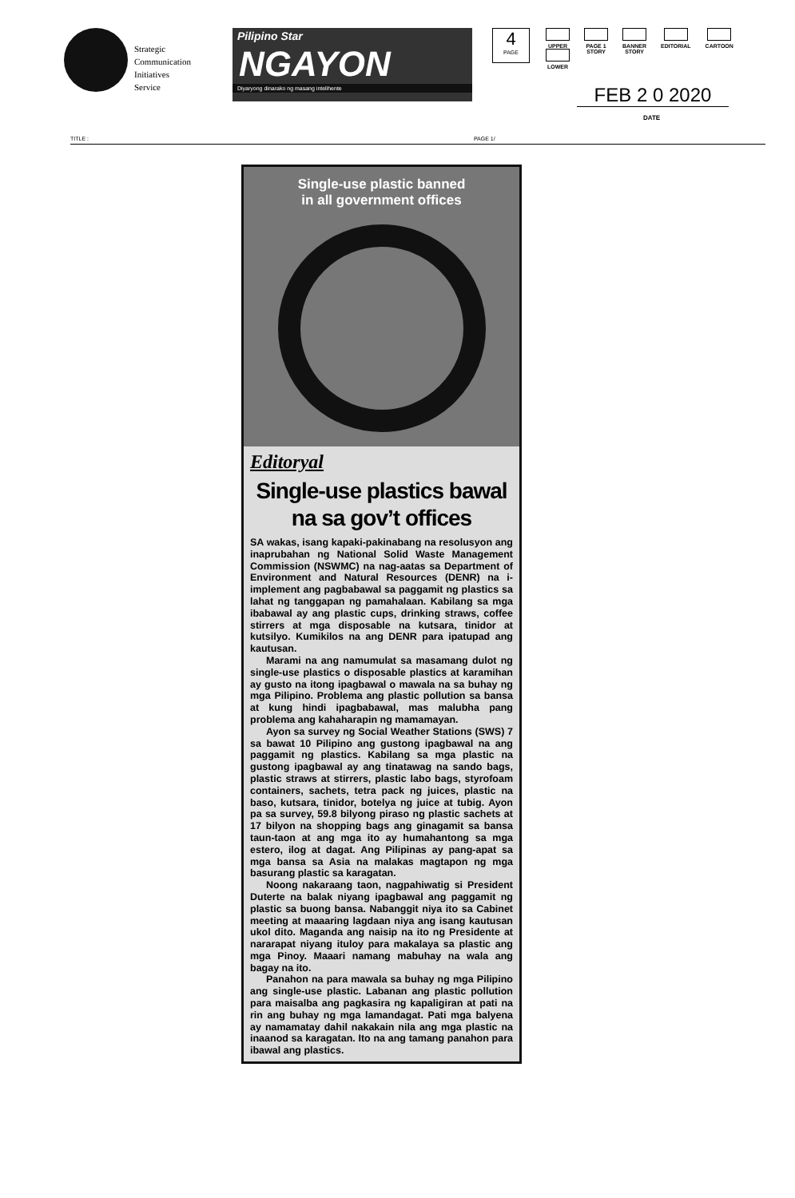Strategic
Communication
Initiatives
Service
Pilipino Star
NGAYON
Diyaryong dinarako ng masang intelihente
4
PAGE
UPPER
LOWER
PAGE 1
STORY
BANNER
STORY
EDITORIAL CARTOON
FEB 2 0 2020
DATE
TITLE : PAGE 1/
Single-use plastic banned
in all government offices
Editoryal
Single-use plastics bawal na sa gov’t offices
SA wakas, isang kapaki-pakinabang na resolusyon ang inaprubahan ng National Solid Waste Management Commission (NSWMC) na nag-aatas sa Department of Environment and Natural Resources (DENR) na i-implement ang pagbabawal sa paggamit ng plastics sa lahat ng tanggapan ng pamahalaan. Kabilang sa mga ibabawal ay ang plastic cups, drinking straws, coffee stirrers at mga disposable na kutsara, tinidor at kutsilyo. Kumikilos na ang DENR para ipatupad ang kautusan.
Marami na ang namumulat sa masamang dulot ng single-use plastics o disposable plastics at karamihan ay gusto na itong ipagbawal o mawala na sa buhay ng mga Pilipino. Problema ang plastic pollution sa bansa at kung hindi ipagbabawal, mas malubha pang problema ang kahaharapin ng mamamayan.
Ayon sa survey ng Social Weather Stations (SWS) 7 sa bawat 10 Pilipino ang gustong ipagbawal na ang paggamit ng plastics. Kabilang sa mga plastic na gustong ipagbawal ay ang tinatawag na sando bags, plastic straws at stirrers, plastic labo bags, styrofoam containers, sachets, tetra pack ng juices, plastic na baso, kutsara, tinidor, botelya ng juice at tubig. Ayon pa sa survey, 59.8 bilyong piraso ng plastic sachets at 17 bilyon na shopping bags ang ginagamit sa bansa taun-taon at ang mga ito ay humahantong sa mga estero, ilog at dagat. Ang Pilipinas ay pang-apat sa mga bansa sa Asia na malakas magtapon ng mga basurang plastic sa karagatan.
Noong nakaraang taon, nagpahiwatig si President Duterte na balak niyang ipagbawal ang paggamit ng plastic sa buong bansa. Nabanggit niya ito sa Cabinet meeting at maaaring lagdaan niya ang isang kautusan ukol dito. Maganda ang naisip na ito ng Presidente at nararapat niyang ituloy para makalaya sa plastic ang mga Pinoy. Maaari namang mabuhay na wala ang bagay na ito.
Panahon na para mawala sa buhay ng mga Pilipino ang single-use plastic. Labanan ang plastic pollution para maisalba ang pagkasira ng kapaligiran at pati na rin ang buhay ng mga lamandagat. Pati mga balyena ay namamatay dahil nakakain nila ang mga plastic na inaanod sa karagatan. Ito na ang tamang panahon para ibawal ang plastics.